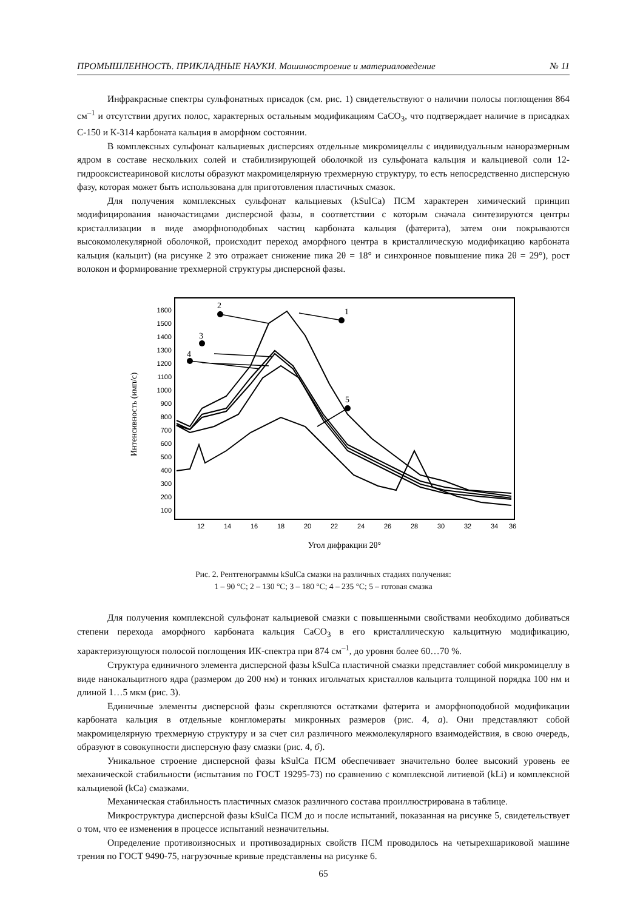ПРОМЫШЛЕННОСТЬ. ПРИКЛАДНЫЕ НАУКИ. Машиностроение и материаловедение № 11
Инфракрасные спектры сульфонатных присадок (см. рис. 1) свидетельствуют о наличии полосы поглощения 864 см<sup>–1</sup> и отсутствии других полос, характерных остальным модификациям CaCO<sub>3</sub>, что подтверждает наличие в присадках С-150 и К-314 карбоната кальция в аморфном состоянии.
В комплексных сульфонат кальциевых дисперсиях отдельные микромицеллы с индивидуальным наноразмерным ядром в составе нескольких солей и стабилизирующей оболочкой из сульфоната кальция и кальциевой соли 12-гидрооксистеариновой кислоты образуют макромицелярную трехмерную структуру, то есть непосредственно дисперсную фазу, которая может быть использована для приготовления пластичных смазок.
Для получения комплексных сульфонат кальциевых (kSulCa) ПСМ характерен химический принцип модифицирования наночастицами дисперсной фазы, в соответствии с которым сначала синтезируются центры кристаллизации в виде аморфноподобных частиц карбоната кальция (фатерита), затем они покрываются высокомолекулярной оболочкой, происходит переход аморфного центра в кристаллическую модификацию карбоната кальция (кальцит) (на рисунке 2 это отражает снижение пика 2θ = 18° и синхронное повышение пика 2θ = 29°), рост волокон и формирование трехмерной структуры дисперсной фазы.
Интенсивность (имп/с)
1600
1500
1400
1300
1200
1100
1000
900
800
700
600
500
400
300
200
100
12
14
16
18
20
22
24
26
28
30
32
34
36
Угол дифракции 2θ°
1
2
3
4
5
Рис. 2. Рентгенограммы kSulCa смазки на различных стадиях получения:
1 – 90 °С; 2 – 130 °С; 3 – 180 °С; 4 – 235 °С; 5 – готовая смазка
Для получения комплексной сульфонат кальциевой смазки с повышенными свойствами необходимо добиваться степени перехода аморфного карбоната кальция CaCO<sub>3</sub> в его кристаллическую кальцитную модификацию, характеризующуюся полосой поглощения ИК-спектра при 874 см<sup>–1</sup>, до уровня более 60…70 %.
Структура единичного элемента дисперсной фазы kSulCa пластичной смазки представляет собой микромицеллу в виде нанокальцитного ядра (размером до 200 нм) и тонких игольчатых кристаллов кальцита толщиной порядка 100 нм и длиной 1…5 мкм (рис. 3).
Единичные элементы дисперсной фазы скрепляются остатками фатерита и аморфноподобной модификации карбоната кальция в отдельные конгломераты микронных размеров (рис. 4, а). Они представляют собой макромицелярную трехмерную структуру и за счет сил различного межмолекулярного взаимодействия, в свою очередь, образуют в совокупности дисперсную фазу смазки (рис. 4, б).
Уникальное строение дисперсной фазы kSulCa ПСМ обеспечивает значительно более высокий уровень ее механической стабильности (испытания по ГОСТ 19295-73) по сравнению с комплексной литиевой (kLi) и комплексной кальциевой (kCa) смазками.
Механическая стабильность пластичных смазок различного состава проиллюстрирована в таблице.
Микроструктура дисперсной фазы kSulCa ПСМ до и после испытаний, показанная на рисунке 5, свидетельствует о том, что ее изменения в процессе испытаний незначительны.
Определение противоизносных и противозадирных свойств ПСМ проводилось на четырехшариковой машине трения по ГОСТ 9490-75, нагрузочные кривые представлены на рисунке 6.
65